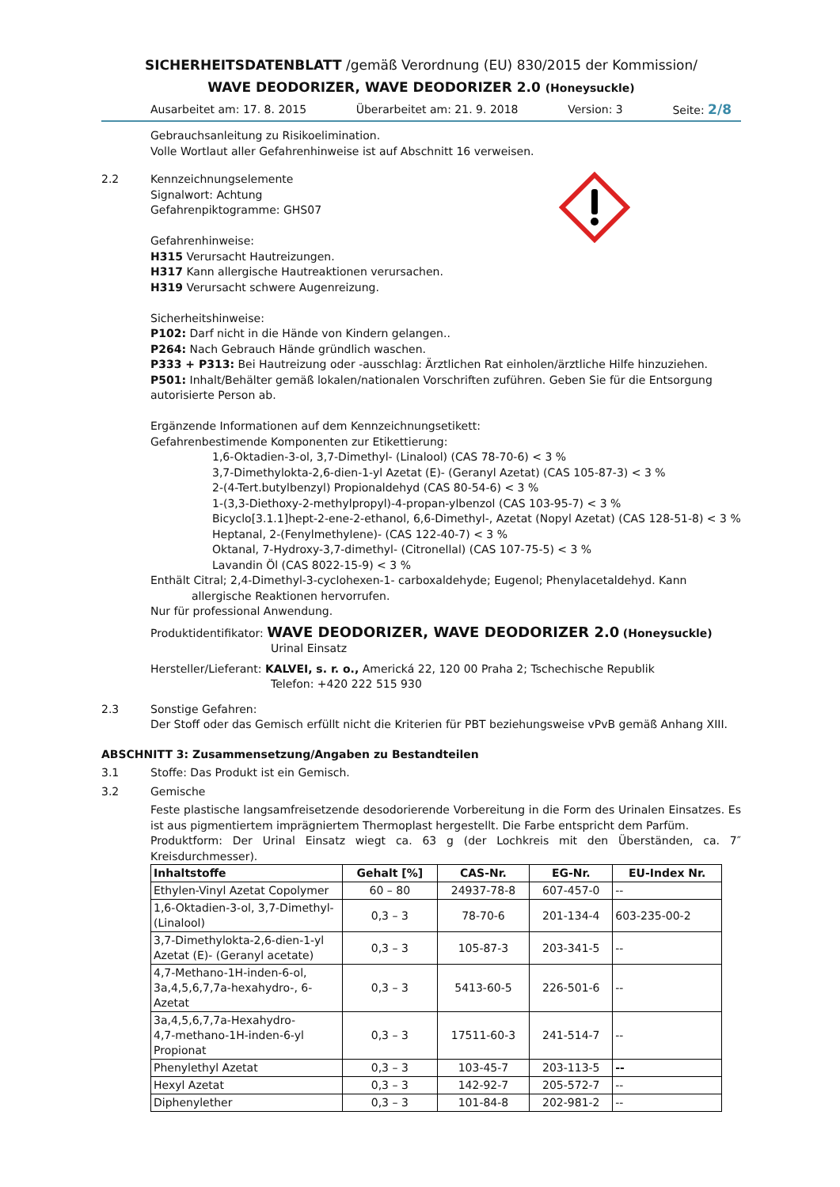SICHERHEITSDATENBLATT /gemäß Verordnung (EU) 830/2015 der Kommission/
WAVE DEODORIZER, WAVE DEODORIZER 2.0 (Honeysuckle)
Ausarbeitet am: 17. 8. 2015 Überarbeitet am: 21. 9. 2018 Version: 3 Seite: 2/8
Gebrauchsanleitung zu Risikoelimination.
Volle Wortlaut aller Gefahrenhinweise ist auf Abschnitt 16 verweisen.
2.2 Kennzeichnungselemente
Signalwort: Achtung
Gefahrenpiktogramme: GHS07
Gefahrenhinweise:
H315 Verursacht Hautreizungen.
H317 Kann allergische Hautreaktionen verursachen.
H319 Verursacht schwere Augenreizung.
Sicherheitshinweise:
P102: Darf nicht in die Hände von Kindern gelangen..
P264: Nach Gebrauch Hände gründlich waschen.
P333 + P313: Bei Hautreizung oder -ausschlag: Ärztlichen Rat einholen/ärztliche Hilfe hinzuziehen.
P501: Inhalt/Behälter gemäß lokalen/nationalen Vorschriften zuführen. Geben Sie für die Entsorgung autorisierte Person ab.
Ergänzende Informationen auf dem Kennzeichnungsetikett:
Gefahrenbestimende Komponenten zur Etikettierung:
1,6-Oktadien-3-ol, 3,7-Dimethyl- (Linalool) (CAS 78-70-6) < 3 %
3,7-Dimethylokta-2,6-dien-1-yl Azetat (E)- (Geranyl Azetat) (CAS 105-87-3) < 3 %
2-(4-Tert.butylbenzyl) Propionaldehyd (CAS 80-54-6) < 3 %
1-(3,3-Diethoxy-2-methylpropyl)-4-propan-ylbenzol (CAS 103-95-7) < 3 %
Bicyclo[3.1.1]hept-2-ene-2-ethanol, 6,6-Dimethyl-, Azetat (Nopyl Azetat) (CAS 128-51-8) < 3 %
Heptanal, 2-(Fenylmethylene)- (CAS 122-40-7) < 3 %
Oktanal, 7-Hydroxy-3,7-dimethyl- (Citronellal) (CAS 107-75-5) < 3 %
Lavandin Öl (CAS 8022-15-9) < 3 %
Enthält Citral; 2,4-Dimethyl-3-cyclohexen-1- carboxaldehyde; Eugenol; Phenylacetaldehyd. Kann
allergische Reaktionen hervorrufen.
Nur für professional Anwendung.
Produktidentifikator: WAVE DEODORIZER, WAVE DEODORIZER 2.0 (Honeysuckle)
Urinal Einsatz
Hersteller/Lieferant: KALVEI, s. r. o., Americká 22, 120 00 Praha 2; Tschechische Republik
Telefon: +420 222 515 930
2.3 Sonstige Gefahren:
Der Stoff oder das Gemisch erfüllt nicht die Kriterien für PBT beziehungsweise vPvB gemäß Anhang XIII.
ABSCHNITT 3: Zusammensetzung/Angaben zu Bestandteilen
3.1 Stoffe: Das Produkt ist ein Gemisch.
3.2 Gemische
Feste plastische langsamfreisetzende desodorierende Vorbereitung in die Form des Urinalen Einsatzes. Es ist aus pigmentiertem imprägniertem Thermoplast hergestellt. Die Farbe entspricht dem Parfüm.
Produktform: Der Urinal Einsatz wiegt ca. 63 g (der Lochkreis mit den Überständen, ca. 7″ Kreisdurchmesser).
| Inhaltstoffe | Gehalt [%] | CAS-Nr. | EG-Nr. | EU-Index Nr. |
| --- | --- | --- | --- | --- |
| Ethylen-Vinyl Azetat Copolymer | 60 – 80 | 24937-78-8 | 607-457-0 | -- |
| 1,6-Oktadien-3-ol, 3,7-Dimethyl- (Linalool) | 0,3 – 3 | 78-70-6 | 201-134-4 | 603-235-00-2 |
| 3,7-Dimethylokta-2,6-dien-1-yl Azetat (E)- (Geranyl acetate) | 0,3 – 3 | 105-87-3 | 203-341-5 | -- |
| 4,7-Methano-1H-inden-6-ol, 3a,4,5,6,7,7a-hexahydro-, 6-Azetat | 0,3 – 3 | 5413-60-5 | 226-501-6 | -- |
| 3a,4,5,6,7,7a-Hexahydro- 4,7-methano-1H-inden-6-yl Propionat | 0,3 – 3 | 17511-60-3 | 241-514-7 | -- |
| Phenylethyl Azetat | 0,3 – 3 | 103-45-7 | 203-113-5 | -- |
| Hexyl Azetat | 0,3 – 3 | 142-92-7 | 205-572-7 | -- |
| Diphenylether | 0,3 – 3 | 101-84-8 | 202-981-2 | -- |